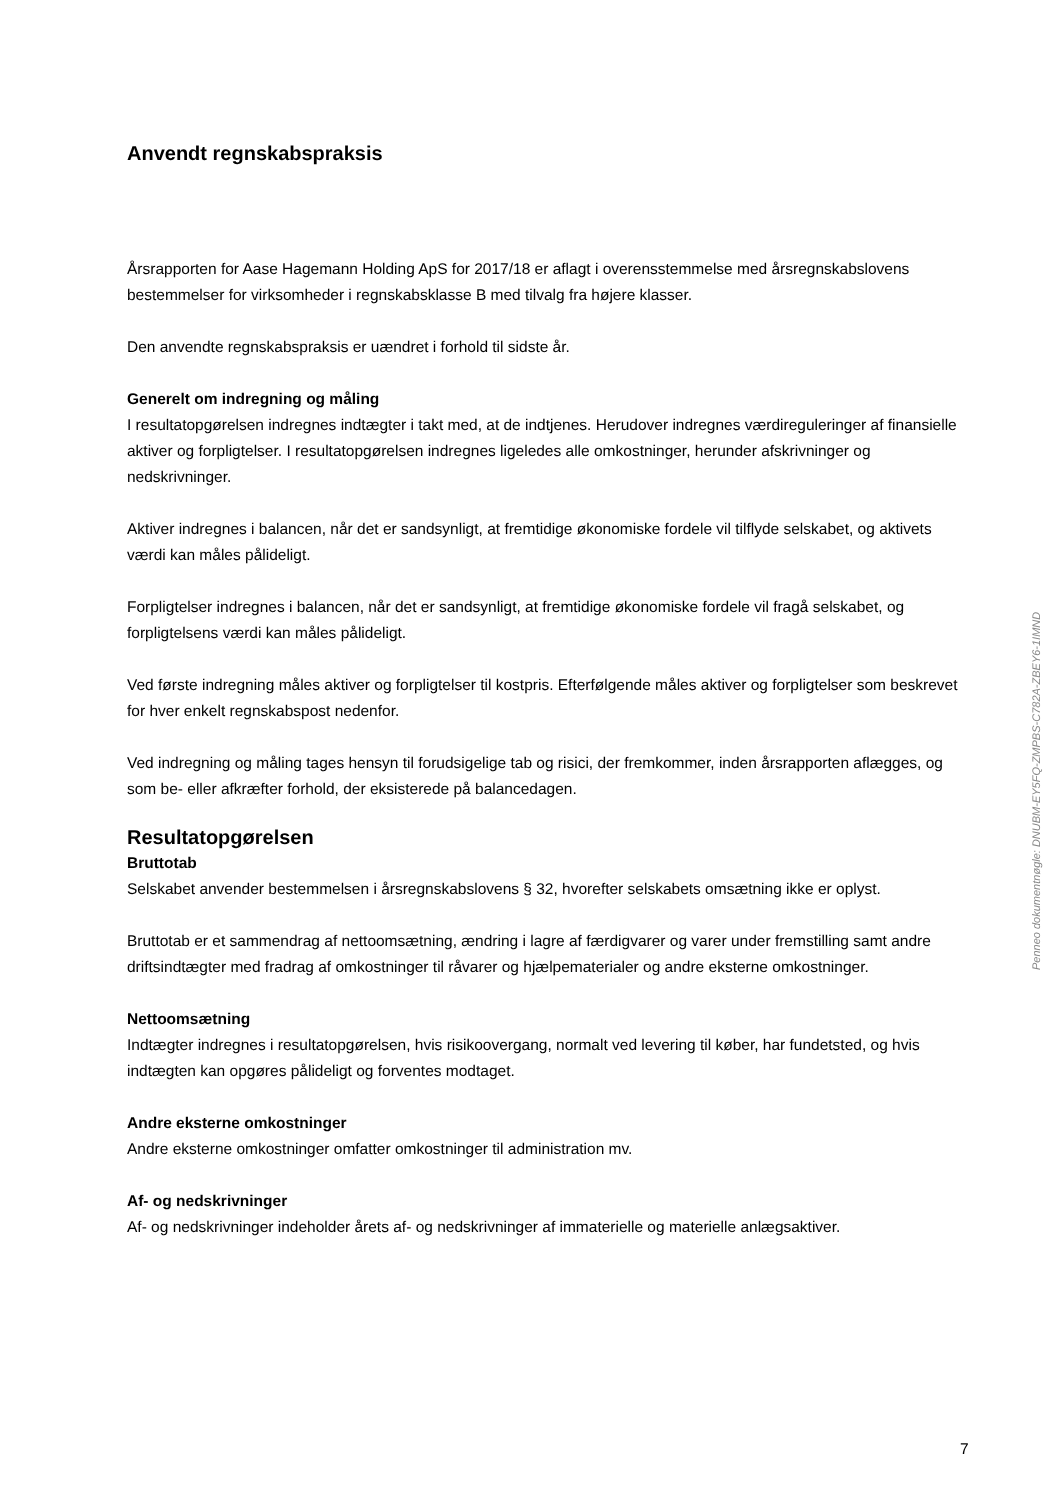Anvendt regnskabspraksis
Årsrapporten for Aase Hagemann Holding ApS for 2017/18 er aflagt i overensstemmelse med årsregnskabslovens bestemmelser for virksomheder i regnskabsklasse B med tilvalg fra højere klasser.
Den anvendte regnskabspraksis er uændret i forhold til sidste år.
Generelt om indregning og måling
I resultatopgørelsen indregnes indtægter i takt med, at de indtjenes. Herudover indregnes værdireguleringer af finansielle aktiver og forpligtelser. I resultatopgørelsen indregnes ligeledes alle omkostninger, herunder afskrivninger og nedskrivninger.
Aktiver indregnes i balancen, når det er sandsynligt, at fremtidige økonomiske fordele vil tilflyde selskabet, og aktivets værdi kan måles pålideligt.
Forpligtelser indregnes i balancen, når det er sandsynligt, at fremtidige økonomiske fordele vil fragå selskabet, og forpligtelsens værdi kan måles pålideligt.
Ved første indregning måles aktiver og forpligtelser til kostpris. Efterfølgende måles aktiver og forpligtelser som beskrevet for hver enkelt regnskabspost nedenfor.
Ved indregning og måling tages hensyn til forudsigelige tab og risici, der fremkommer, inden årsrapporten aflægges, og som be- eller afkræfter forhold, der eksisterede på balancedagen.
Resultatopgørelsen
Bruttotab
Selskabet anvender bestemmelsen i årsregnskabslovens § 32, hvorefter selskabets omsætning ikke er oplyst.
Bruttotab er et sammendrag af nettoomsætning, ændring i lagre af færdigvarer og varer under fremstilling samt andre driftsindtægter med fradrag af omkostninger til råvarer og hjælpematerialer og andre eksterne omkostninger.
Nettoomsætning
Indtægter indregnes i resultatopgørelsen, hvis risikoovergang, normalt ved levering til køber, har fundetsted, og hvis indtægten kan opgøres pålideligt og forventes modtaget.
Andre eksterne omkostninger
Andre eksterne omkostninger omfatter omkostninger til administration mv.
Af- og nedskrivninger
Af- og nedskrivninger indeholder årets af- og nedskrivninger af immaterielle og materielle anlægsaktiver.
Penneo dokumentnøgle: DNUBM-EY5FQ-ZMPBS-C782A-ZBEY6-1IMND
7